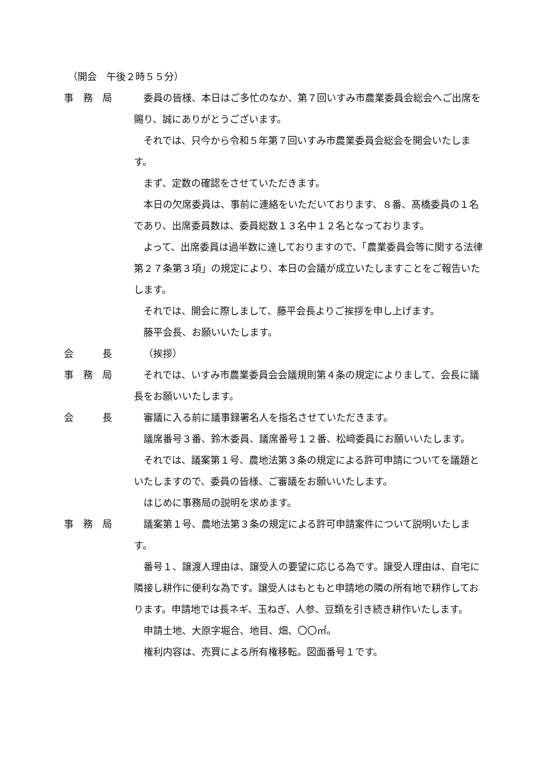（開会　午後２時５５分）
事　務　局 委員の皆様、本日はご多忙のなか、第７回いすみ市農業委員会総会へご出席を賜り、誠にありがとうございます。
それでは、只今から令和５年第７回いすみ市農業委員会総会を開会いたします。
まず、定数の確認をさせていただきます。
本日の欠席委員は、事前に連絡をいただいております、８番、髙橋委員の１名であり、出席委員数は、委員総数１３名中１２名となっております。
よって、出席委員は過半数に達しておりますので、「農業委員会等に関する法律第２７条第３項」の規定により、本日の会議が成立いたしますことをご報告いたします。
それでは、開会に際しまして、藤平会長よりご挨拶を申し上げます。
藤平会長、お願いいたします。
会　　　長 （挨拶）
事　務　局 それでは、いすみ市農業委員会会議規則第４条の規定によりまして、会長に議長をお願いいたします。
会　　　長 審議に入る前に議事録署名人を指名させていただきます。
議席番号３番、鈴木委員、議席番号１２番、松﨑委員にお願いいたします。
それでは、議案第１号、農地法第３条の規定による許可申請についてを議題といたしますので、委員の皆様、ご審議をお願いいたします。
はじめに事務局の説明を求めます。
事　務　局 議案第１号、農地法第３条の規定による許可申請案件について説明いたします。
番号１、譲渡人理由は、譲受人の要望に応じる為です。譲受人理由は、自宅に隣接し耕作に便利な為です。譲受人はもともと申請地の隣の所有地で耕作しております。申請地では長ネギ、玉ねぎ、人参、豆類を引き続き耕作いたします。
申請土地、大原字堀合、地目、畑、〇〇㎡。
権利内容は、売買による所有権移転。図面番号１です。